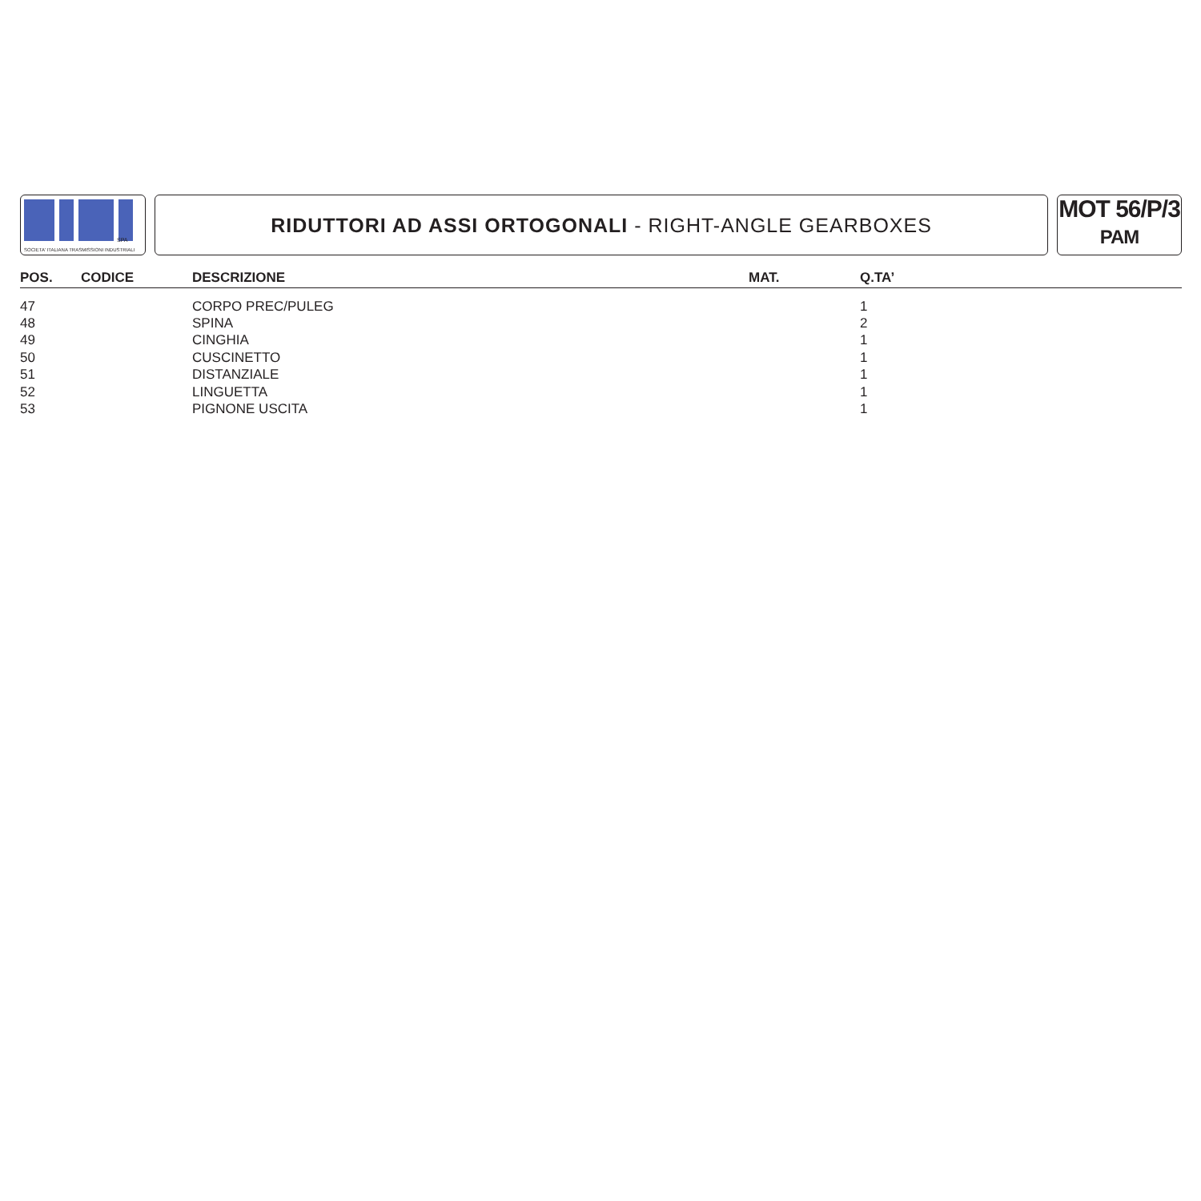SPA
SOCIETA' ITALIANA TRASMISSIONI INDUSTRIALI
RIDUTTORI AD ASSI ORTOGONALI - RIGHT-ANGLE GEARBOXES
MOT 56/P/3
PAM
| POS. | CODICE | DESCRIZIONE | MAT. | Q.TA’ |
| --- | --- | --- | --- | --- |
| 47 | | CORPO PREC/PULEG | | 1 |
| 48 | | SPINA | | 2 |
| 49 | | CINGHIA | | 1 |
| 50 | | CUSCINETTO | | 1 |
| 51 | | DISTANZIALE | | 1 |
| 52 | | LINGUETTA | | 1 |
| 53 | | PIGNONE USCITA | | 1 |